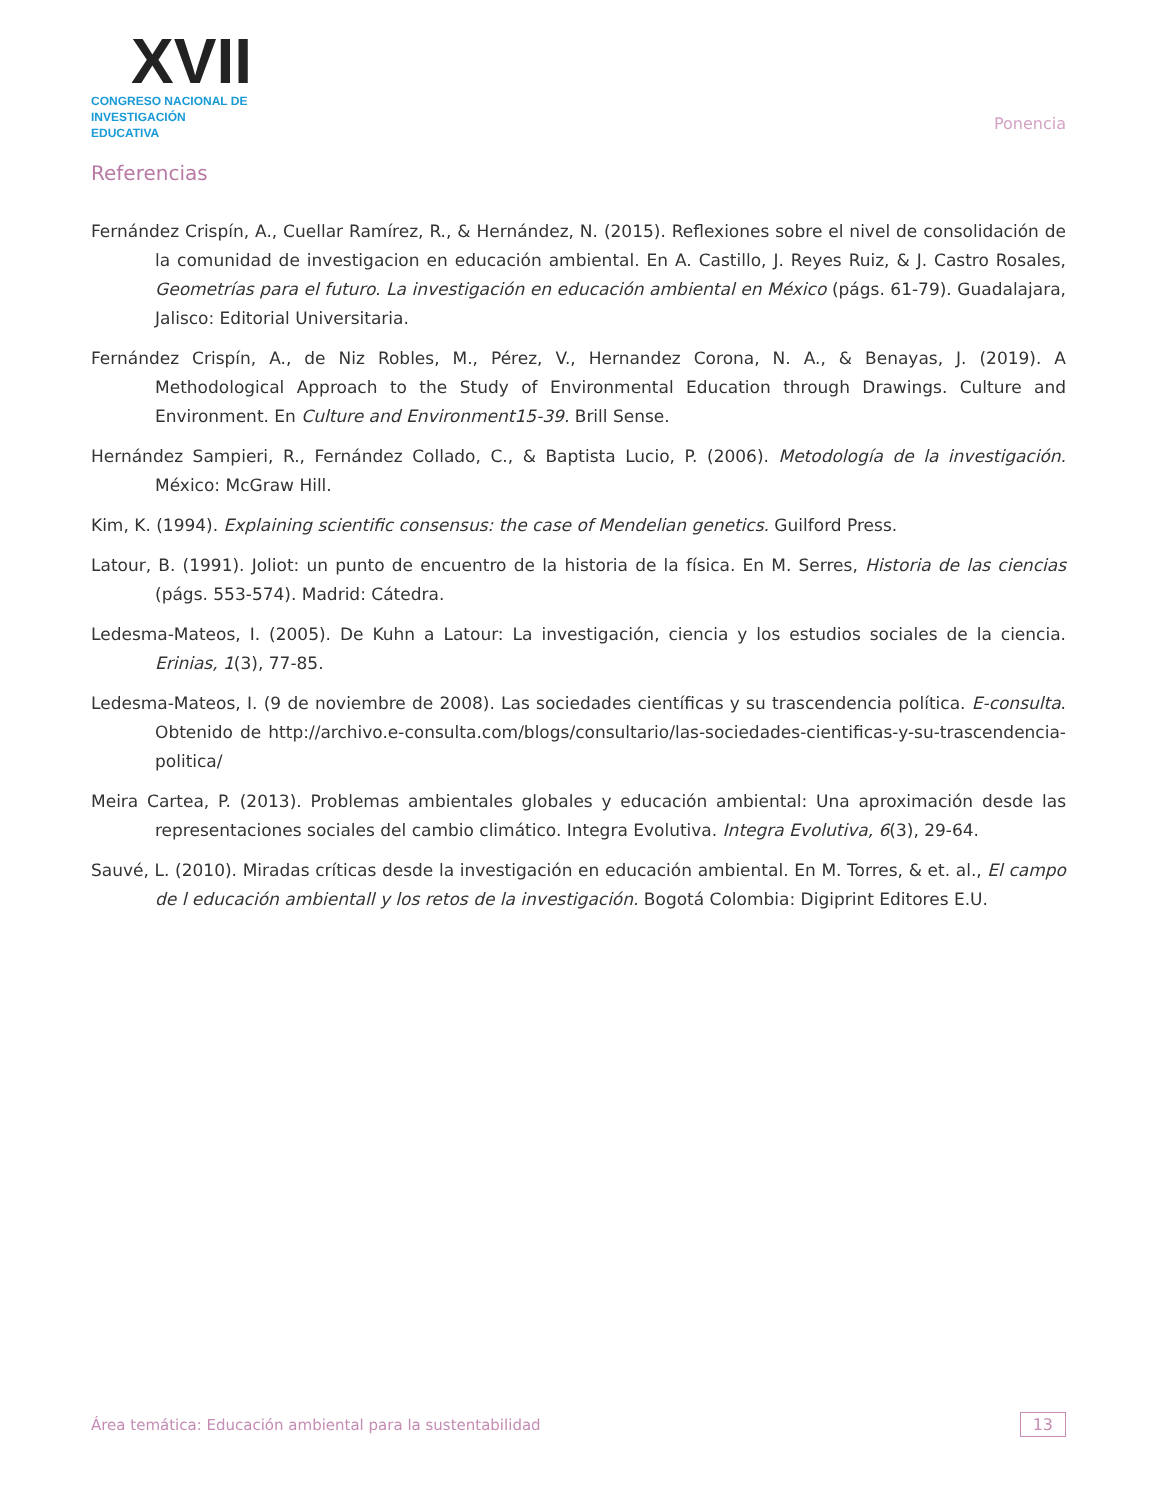XVII
CONGRESO NACIONAL DE
INVESTIGACIÓN EDUCATIVA
Ponencia
Referencias
Fernández Crispín, A., Cuellar Ramírez, R., & Hernández, N. (2015). Reflexiones sobre el nivel de consolidación de la comunidad de investigacion en educación ambiental. En A. Castillo, J. Reyes Ruiz, & J. Castro Rosales, Geometrías para el futuro. La investigación en educación ambiental en México (págs. 61-79). Guadalajara, Jalisco: Editorial Universitaria.
Fernández Crispín, A., de Niz Robles, M., Pérez, V., Hernandez Corona, N. A., & Benayas, J. (2019). A Methodological Approach to the Study of Environmental Education through Drawings. Culture and Environment. En Culture and Environment15-39. Brill Sense.
Hernández Sampieri, R., Fernández Collado, C., & Baptista Lucio, P. (2006). Metodología de la investigación. México: McGraw Hill.
Kim, K. (1994). Explaining scientific consensus: the case of Mendelian genetics. Guilford Press.
Latour, B. (1991). Joliot: un punto de encuentro de la historia de la física. En M. Serres, Historia de las ciencias (págs. 553-574). Madrid: Cátedra.
Ledesma-Mateos, I. (2005). De Kuhn a Latour: La investigación, ciencia y los estudios sociales de la ciencia. Erinias, 1(3), 77-85.
Ledesma-Mateos, I. (9 de noviembre de 2008). Las sociedades científicas y su trascendencia política. E-consulta. Obtenido de http://archivo.e-consulta.com/blogs/consultario/las-sociedades-cientificas-y-su-trascendencia-politica/
Meira Cartea, P. (2013). Problemas ambientales globales y educación ambiental: Una aproximación desde las representaciones sociales del cambio climático. Integra Evolutiva. Integra Evolutiva, 6(3), 29-64.
Sauvé, L. (2010). Miradas críticas desde la investigación en educación ambiental. En M. Torres, & et. al., El campo de l educación ambientall y los retos de la investigación. Bogotá Colombia: Digiprint Editores E.U.
Área temática: Educación ambiental para la sustentabilidad 13